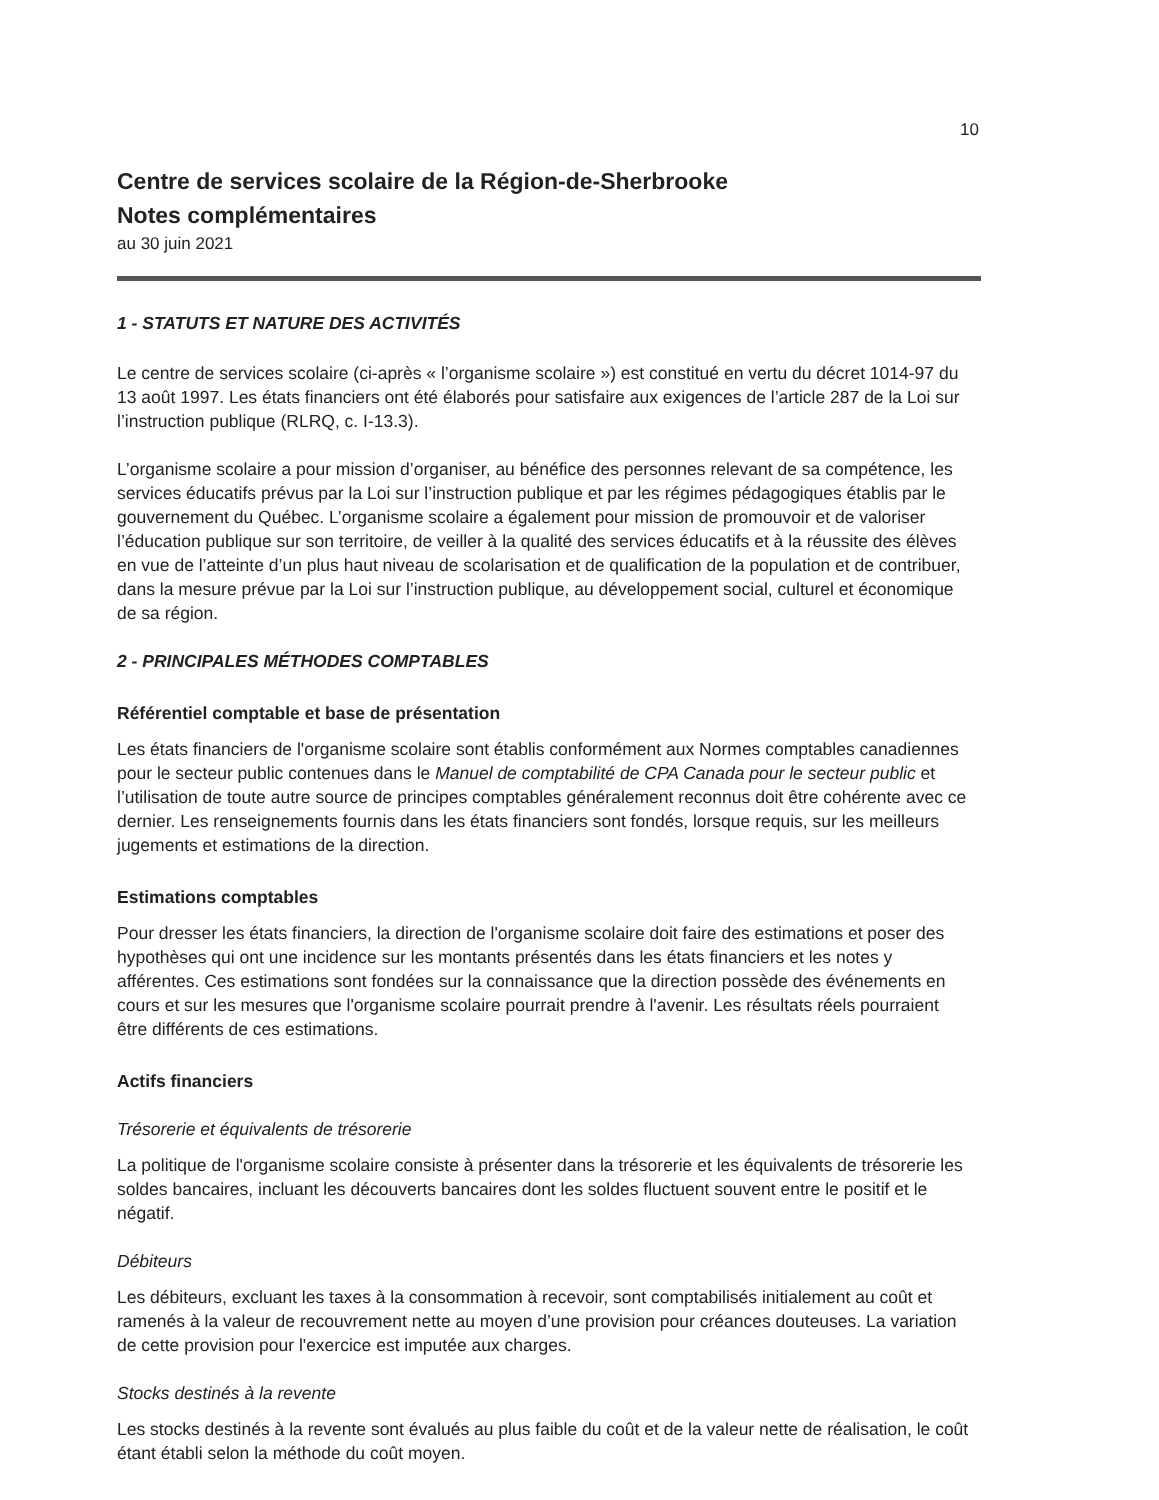10
Centre de services scolaire de la Région-de-Sherbrooke
Notes complémentaires
au 30 juin 2021
1 - STATUTS ET NATURE DES ACTIVITÉS
Le centre de services scolaire (ci-après « l’organisme scolaire ») est constitué en vertu du décret 1014-97 du 13 août 1997. Les états financiers ont été élaborés pour satisfaire aux exigences de l’article 287 de la Loi sur l’instruction publique (RLRQ, c. I-13.3).
L’organisme scolaire a pour mission d’organiser, au bénéfice des personnes relevant de sa compétence, les services éducatifs prévus par la Loi sur l’instruction publique et par les régimes pédagogiques établis par le gouvernement du Québec. L’organisme scolaire a également pour mission de promouvoir et de valoriser l’éducation publique sur son territoire, de veiller à la qualité des services éducatifs et à la réussite des élèves en vue de l’atteinte d’un plus haut niveau de scolarisation et de qualification de la population et de contribuer, dans la mesure prévue par la Loi sur l’instruction publique, au développement social, culturel et économique de sa région.
2 - PRINCIPALES MÉTHODES COMPTABLES
Référentiel comptable et base de présentation
Les états financiers de l'organisme scolaire sont établis conformément aux Normes comptables canadiennes pour le secteur public contenues dans le Manuel de comptabilité de CPA Canada pour le secteur public et l’utilisation de toute autre source de principes comptables généralement reconnus doit être cohérente avec ce dernier. Les renseignements fournis dans les états financiers sont fondés, lorsque requis, sur les meilleurs jugements et estimations de la direction.
Estimations comptables
Pour dresser les états financiers, la direction de l'organisme scolaire doit faire des estimations et poser des hypothèses qui ont une incidence sur les montants présentés dans les états financiers et les notes y afférentes. Ces estimations sont fondées sur la connaissance que la direction possède des événements en cours et sur les mesures que l'organisme scolaire pourrait prendre à l'avenir. Les résultats réels pourraient être différents de ces estimations.
Actifs financiers
Trésorerie et équivalents de trésorerie
La politique de l'organisme scolaire consiste à présenter dans la trésorerie et les équivalents de trésorerie les soldes bancaires, incluant les découverts bancaires dont les soldes fluctuent souvent entre le positif et le négatif.
Débiteurs
Les débiteurs, excluant les taxes à la consommation à recevoir, sont comptabilisés initialement au coût et ramenés à la valeur de recouvrement nette au moyen d’une provision pour créances douteuses. La variation de cette provision pour l'exercice est imputée aux charges.
Stocks destinés à la revente
Les stocks destinés à la revente sont évalués au plus faible du coût et de la valeur nette de réalisation, le coût étant établi selon la méthode du coût moyen.